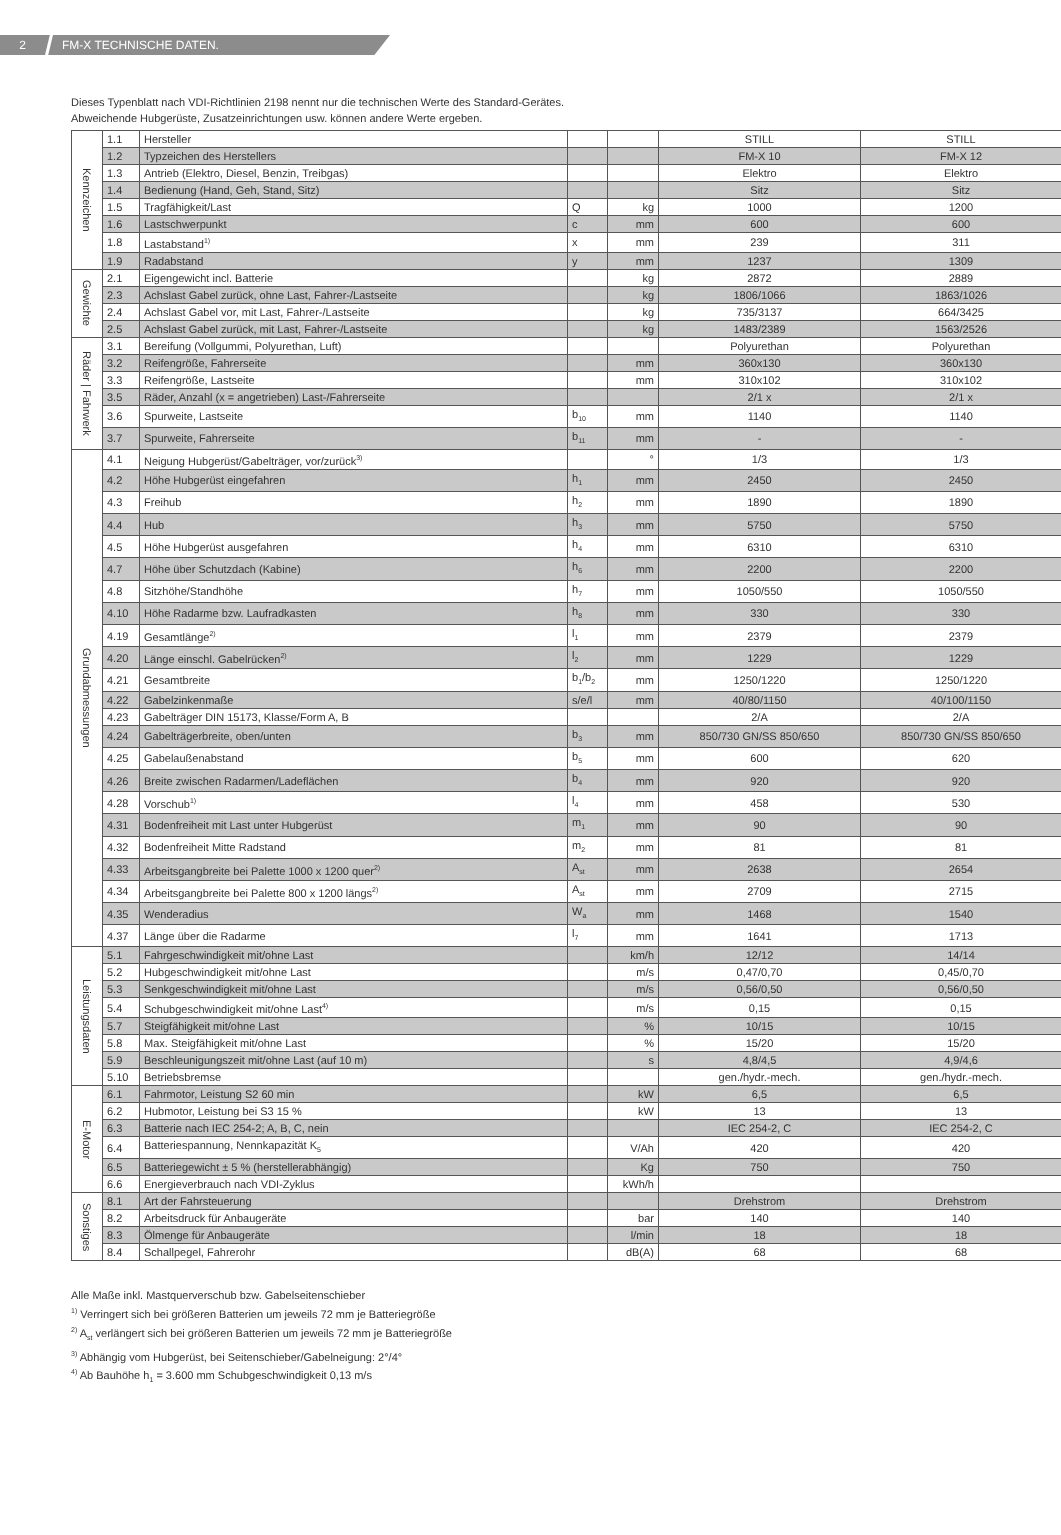2 FM-X TECHNISCHE DATEN.
Dieses Typenblatt nach VDI-Richtlinien 2198 nennt nur die technischen Werte des Standard-Gerätes.
Abweichende Hubgerüste, Zusatzeinrichtungen usw. können andere Werte ergeben.
| Kennzeichen | 1.1 | Hersteller | | | STILL | STILL |
| | 1.2 | Typzeichen des Herstellers | | | FM-X 10 | FM-X 12 |
| | 1.3 | Antrieb (Elektro, Diesel, Benzin, Treibgas) | | | Elektro | Elektro |
| | 1.4 | Bedienung (Hand, Geh, Stand, Sitz) | | | Sitz | Sitz |
| | 1.5 | Tragfähigkeit/Last | Q | kg | 1000 | 1200 |
| | 1.6 | Lastschwerpunkt | c | mm | 600 | 600 |
| | 1.8 | Lastabstand<sup>1)</sup> | x | mm | 239 | 311 |
| | 1.9 | Radabstand | y | mm | 1237 | 1309 |
| Gewichte | 2.1 | Eigengewicht incl. Batterie | | kg | 2872 | 2889 |
| | 2.3 | Achslast Gabel zurück, ohne Last, Fahrer-/Lastseite | | kg | 1806/1066 | 1863/1026 |
| | 2.4 | Achslast Gabel vor, mit Last, Fahrer-/Lastseite | | kg | 735/3137 | 664/3425 |
| | 2.5 | Achslast Gabel zurück, mit Last, Fahrer-/Lastseite | | kg | 1483/2389 | 1563/2526 |
| Räder / Fahrwerk | 3.1 | Bereifung (Vollgummi, Polyurethan, Luft) | | | Polyurethan | Polyurethan |
| | 3.2 | Reifengröße, Fahrerseite | | mm | 360x130 | 360x130 |
| | 3.3 | Reifengröße, Lastseite | | mm | 310x102 | 310x102 |
| | 3.5 | Räder, Anzahl (x = angetrieben) Last-/Fahrerseite | | | 2/1 x | 2/1 x |
| | 3.6 | Spurweite, Lastseite | b<sub>10</sub> | mm | 1140 | 1140 |
| | 3.7 | Spurweite, Fahrerseite | b<sub>11</sub> | mm | - | - |
| Grundabmessungen | 4.1 | Neigung Hubgerüst/Gabelträger, vor/zurück<sup>3)</sup> | | ° | 1/3 | 1/3 |
| | 4.2 | Höhe Hubgerüst eingefahren | h<sub>1</sub> | mm | 2450 | 2450 |
| | 4.3 | Freihub | h<sub>2</sub> | mm | 1890 | 1890 |
| | 4.4 | Hub | h<sub>3</sub> | mm | 5750 | 5750 |
| | 4.5 | Höhe Hubgerüst ausgefahren | h<sub>4</sub> | mm | 6310 | 6310 |
| | 4.7 | Höhe über Schutzdach (Kabine) | h<sub>6</sub> | mm | 2200 | 2200 |
| | 4.8 | Sitzhöhe/Standhöhe | h<sub>7</sub> | mm | 1050/550 | 1050/550 |
| | 4.10 | Höhe Radarme bzw. Laufradkasten | h<sub>8</sub> | mm | 330 | 330 |
| | 4.19 | Gesamtlänge<sup>2)</sup> | l<sub>1</sub> | mm | 2379 | 2379 |
| | 4.20 | Länge einschl. Gabelrücken<sup>2)</sup> | l<sub>2</sub> | mm | 1229 | 1229 |
| | 4.21 | Gesamtbreite | b<sub>1</sub>/b<sub>2</sub> | mm | 1250/1220 | 1250/1220 |
| | 4.22 | Gabelzinkenmaße | s/e/l | mm | 40/80/1150 | 40/100/1150 |
| | 4.23 | Gabelträger DIN 15173, Klasse/Form A, B | | | 2/A | 2/A |
| | 4.24 | Gabelträgerbreite, oben/unten | b<sub>3</sub> | mm | 850/730 GN/SS 850/650 | 850/730 GN/SS 850/650 |
| | 4.25 | Gabelaußenabstand | b<sub>5</sub> | mm | 600 | 620 |
| | 4.26 | Breite zwischen Radarmen/Ladeflächen | b<sub>4</sub> | mm | 920 | 920 |
| | 4.28 | Vorschub<sup>1)</sup> | l<sub>4</sub> | mm | 458 | 530 |
| | 4.31 | Bodenfreiheit mit Last unter Hubgerüst | m<sub>1</sub> | mm | 90 | 90 |
| | 4.32 | Bodenfreiheit Mitte Radstand | m<sub>2</sub> | mm | 81 | 81 |
| | 4.33 | Arbeitsgangbreite bei Palette 1000 x 1200 quer<sup>2)</sup> | A<sub>st</sub> | mm | 2638 | 2654 |
| | 4.34 | Arbeitsgangbreite bei Palette 800 x 1200 längs<sup>2)</sup> | A<sub>st</sub> | mm | 2709 | 2715 |
| | 4.35 | Wenderadius | W<sub>a</sub> | mm | 1468 | 1540 |
| | 4.37 | Länge über die Radarme | l<sub>7</sub> | mm | 1641 | 1713 |
| Leistungsdaten | 5.1 | Fahrgeschwindigkeit mit/ohne Last | | km/h | 12/12 | 14/14 |
| | 5.2 | Hubgeschwindigkeit mit/ohne Last | | m/s | 0,47/0,70 | 0,45/0,70 |
| | 5.3 | Senkgeschwindigkeit mit/ohne Last | | m/s | 0,56/0,50 | 0,56/0,50 |
| | 5.4 | Schubgeschwindigkeit mit/ohne Last<sup>4)</sup> | | m/s | 0,15 | 0,15 |
| | 5.7 | Steigfähigkeit mit/ohne Last | | % | 10/15 | 10/15 |
| | 5.8 | Max. Steigfähigkeit mit/ohne Last | | % | 15/20 | 15/20 |
| | 5.9 | Beschleunigungszeit mit/ohne Last (auf 10 m) | | s | 4,8/4,5 | 4,9/4,6 |
| | 5.10 | Betriebsbremse | | | gen./hydr.-mech. | gen./hydr.-mech. |
| E-Motor | 6.1 | Fahrmotor, Leistung S2 60 min | | kW | 6,5 | 6,5 |
| | 6.2 | Hubmotor, Leistung bei S3 15 % | | kW | 13 | 13 |
| | 6.3 | Batterie nach IEC 254-2; A, B, C, nein | | | IEC 254-2, C | IEC 254-2, C |
| | 6.4 | Batteriespannung, Nennkapazität K<sub>5</sub> | | V/Ah | 420 | 420 |
| | 6.5 | Batteriegewicht ± 5 % (herstellerabhängig) | | Kg | 750 | 750 |
| | 6.6 | Energieverbrauch nach VDI-Zyklus | | kWh/h | | |
| Sonstiges | 8.1 | Art der Fahrsteuerung | | | Drehstrom | Drehstrom |
| | 8.2 | Arbeitsdruck für Anbaugeräte | | bar | 140 | 140 |
| | 8.3 | Ölmenge für Anbaugeräte | | l/min | 18 | 18 |
| | 8.4 | Schallpegel, Fahrerohr | | dB(A) | 68 | 68 |
Alle Maße inkl. Mastquerverschub bzw. Gabelseitenschieber
<sup>1)</sup> Verringert sich bei größeren Batterien um jeweils 72 mm je Batteriegröße
<sup>2)</sup> A<sub>st</sub> verlängert sich bei größeren Batterien um jeweils 72 mm je Batteriegröße
<sup>3)</sup> Abhängig vom Hubgerüst, bei Seitenschieber/Gabelneigung: 2°/4°
<sup>4)</sup> Ab Bauhöhe h<sub>1</sub> = 3.600 mm Schubgeschwindigkeit 0,13 m/s